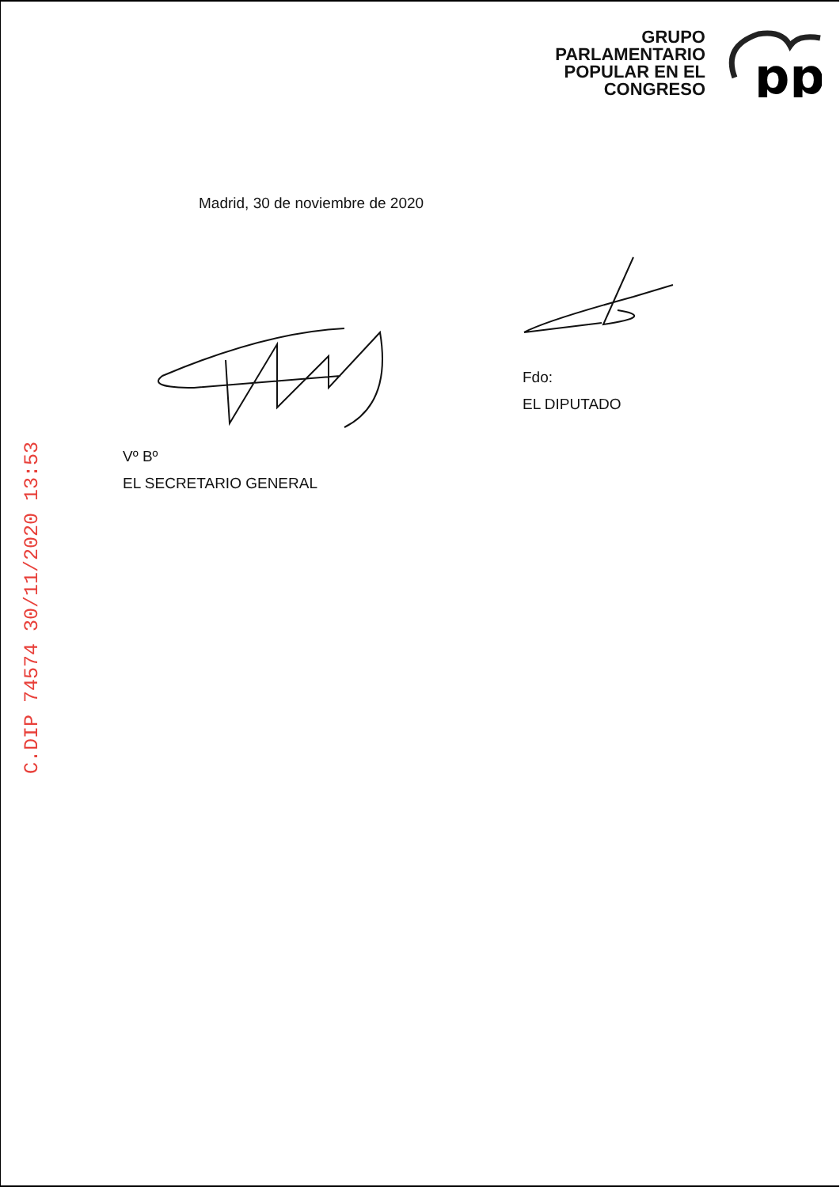GRUPO
PARLAMENTARIO
POPULAR EN EL
CONGRESO
pp
Madrid, 30 de noviembre de 2020
Fdo:
EL DIPUTADO
Vº Bº
EL SECRETARIO GENERAL
C.DIP 74574 30/11/2020 13:53